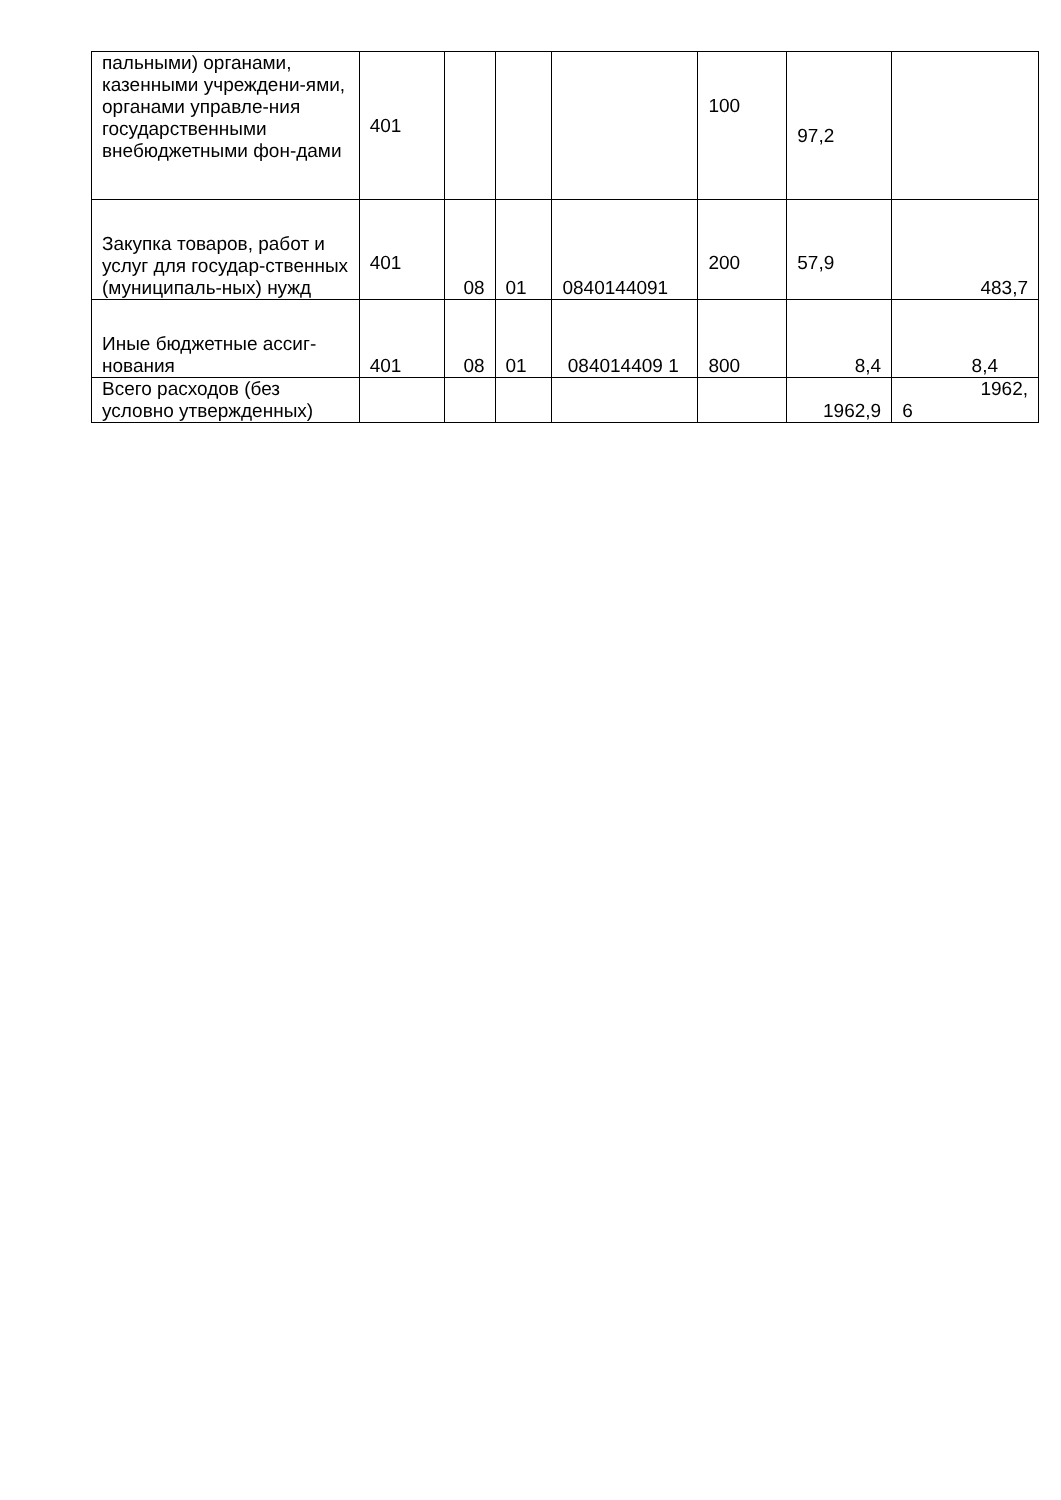| пальными) органами, казенными учреждени-ями, органами управле-ния государственными внебюджетными фон-дами | 401 | | | | 100 | 97,2 | |
| Закупка товаров, работ и услуг для государ-ственных (муниципаль-ных) нужд | 401 | 08 | 01 | 0840144091 | 200 | 57,9 | 483,7 |
| Иные бюджетные ассиг-нования | 401 | 08 | 01 | 084014409 1 | 800 | 8,4 | 8,4 |
| Всего расходов (без условно утвержденных) | | | | | | 1962,9 | 1962, 6 |